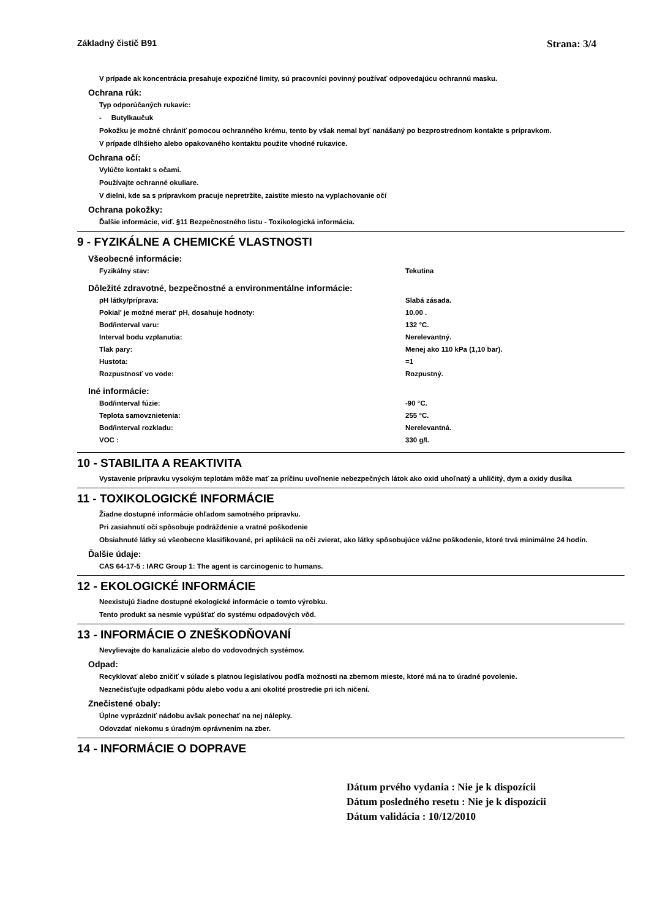Základný čistič B91 Strana: 3/4
V prípade ak koncentrácia presahuje expozičné limity, sú pracovníci povinný používať odpovedajúcu ochrannú masku.
Ochrana rúk:
Typ odporúčaných rukavíc:
- Butylkaučuk
Pokožku je možné chrániť pomocou ochranného krému, tento by však nemal byť nanášaný po bezprostrednom kontakte s prípravkom.
V prípade dlhšieho alebo opakovaného kontaktu použite vhodné rukavice.
Ochrana očí:
Vylúčte kontakt s očami.
Používajte ochranné okuliare.
V dielni, kde sa s prípravkom pracuje nepretržite, zaistite miesto na vyplachovanie očí
Ochrana pokožky:
Ďalšie informácie, viď. §11 Bezpečnostného listu - Toxikologická informácia.
9 - FYZIKÁLNE A CHEMICKÉ VLASTNOSTI
Všeobecné informácie:
| Fyzikálny stav: | Tekutina |
Dôležité zdravotné, bezpečnostné a environmentálne informácie:
| pH látky/príprava: | Slabá zásada. |
| Pokial' je možné merat' pH, dosahuje hodnoty: | 10.00 . |
| Bod/interval varu: | 132 °C. |
| Interval bodu vzplanutia: | Nerelevantný. |
| Tlak pary: | Menej ako 110 kPa (1,10 bar). |
| Hustota: | =1 |
| Rozpustnosť vo vode: | Rozpustný. |
Iné informácie:
| Bod/interval fúzie: | -90 °C. |
| Teplota samovznietenia: | 255 °C. |
| Bod/interval rozkladu: | Nerelevantná. |
| VOC : | 330 g/l. |
10 - STABILITA A REAKTIVITA
Vystavenie prípravku vysokým teplotám môže mať za príčinu uvoľnenie nebezpečných látok ako oxid uhoľnatý a uhličitý, dym a oxidy dusíka
11 - TOXIKOLOGICKÉ INFORMÁCIE
Žiadne dostupné informácie ohľadom samotného prípravku.
Pri zasiahnutí očí spôsobuje podráždenie a vratné poškodenie
Obsiahnuté látky sú všeobecne klasifikované, pri aplikácii na oči zvierat, ako látky spôsobujúce vážne poškodenie, ktoré trvá minimálne 24 hodín.
Ďalšie údaje:
CAS 64-17-5 : IARC Group 1: The agent is carcinogenic to humans.
12 - EKOLOGICKÉ INFORMÁCIE
Neexistujú žiadne dostupné ekologické informácie o tomto výrobku.
Tento produkt sa nesmie vypúšťať do systému odpadových vôd.
13 - INFORMÁCIE O ZNEŠKODŇOVANÍ
Nevylievajte do kanalizácie alebo do vodovodných systémov.
Odpad:
Recyklovať alebo zničiť v súlade s platnou legislatívou podľa možnosti na zbernom mieste, ktoré má na to úradné povolenie.
Neznečisťujte odpadkami pôdu alebo vodu a ani okolité prostredie pri ich ničení.
Znečistené obaly:
Úplne vyprázdniť nádobu avšak ponechať na nej nálepky.
Odovzdať niekomu s úradným oprávnením na zber.
14 - INFORMÁCIE O DOPRAVE
Dátum prvého vydania : Nie je k dispozícii
Dátum posledného resetu : Nie je k dispozícii
Dátum validácia : 10/12/2010